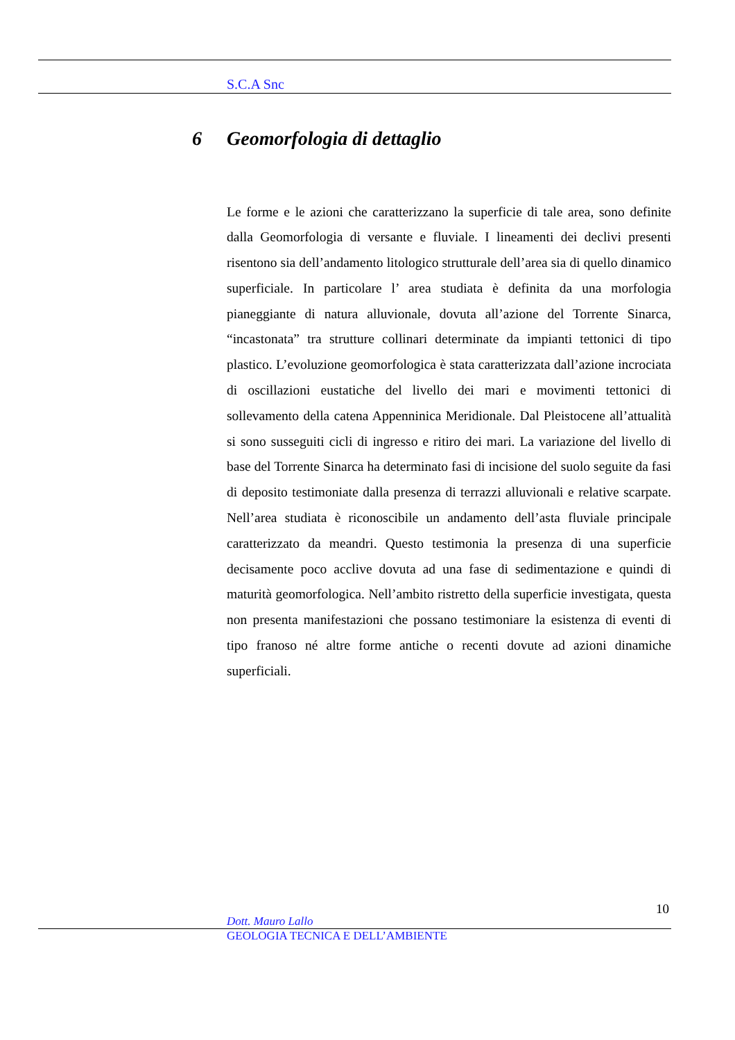S.C.A Snc
6 Geomorfologia di dettaglio
Le forme e le azioni che caratterizzano la superficie di tale area, sono definite dalla Geomorfologia di versante e fluviale. I lineamenti dei declivi presenti risentono sia dell’andamento litologico strutturale dell’area sia di quello dinamico superficiale. In particolare l’ area studiata è definita da una morfologia pianeggiante di natura alluvionale, dovuta all’azione del Torrente Sinarca, “incastonata” tra strutture collinari determinate da impianti tettonici di tipo plastico. L’evoluzione geomorfologica è stata caratterizzata dall’azione incrociata di oscillazioni eustatiche del livello dei mari e movimenti tettonici di sollevamento della catena Appenninica Meridionale. Dal Pleistocene all’attualità si sono susseguiti cicli di ingresso e ritiro dei mari. La variazione del livello di base del Torrente Sinarca ha determinato fasi di incisione del suolo seguite da fasi di deposito testimoniate dalla presenza di terrazzi alluvionali e relative scarpate. Nell’area studiata è riconoscibile un andamento dell’asta fluviale principale caratterizzato da meandri. Questo testimonia la presenza di una superficie decisamente poco acclive dovuta ad una fase di sedimentazione e quindi di maturità geomorfologica. Nell’ambito ristretto della superficie investigata, questa non presenta manifestazioni che possano testimoniare la esistenza di eventi di tipo franoso né altre forme antiche o recenti dovute ad azioni dinamiche superficiali.
10
Dott. Mauro Lallo
GEOLOGIA TECNICA E DELL’AMBIENTE